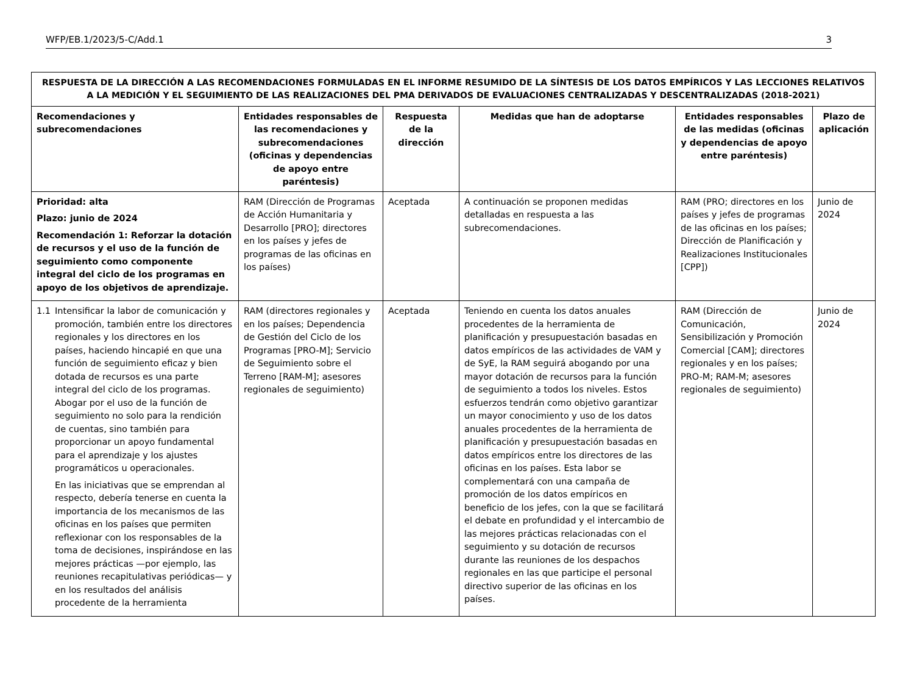WFP/EB.1/2023/5-C/Add.1 3
| RESPUESTA DE LA DIRECCIÓN A LAS RECOMENDACIONES FORMULADAS EN EL INFORME RESUMIDO DE LA SÍNTESIS DE LOS DATOS EMPÍRICOS Y LAS LECCIONES RELATIVOS A LA MEDICIÓN Y EL SEGUIMIENTO DE LAS REALIZACIONES DEL PMA DERIVADOS DE EVALUACIONES CENTRALIZADAS Y DESCENTRALIZADAS (2018-2021) | | | | | |
| Recomendaciones y subrecomendaciones | Entidades responsables de las recomendaciones y subrecomendaciones (oficinas y dependencias de apoyo entre paréntesis) | Respuesta de la dirección | Medidas que han de adoptarse | Entidades responsables de las medidas (oficinas y dependencias de apoyo entre paréntesis) | Plazo de aplicación |
| Prioridad: alta Plazo: junio de 2024 Recomendación 1: Reforzar la dotación de recursos y el uso de la función de seguimiento como componente integral del ciclo de los programas en apoyo de los objetivos de aprendizaje. | RAM (Dirección de Programas de Acción Humanitaria y Desarrollo [PRO]; directores en los países y jefes de programas de las oficinas en los países) | Aceptada | A continuación se proponen medidas detalladas en respuesta a las subrecomendaciones. | RAM (PRO; directores en los países y jefes de programas de las oficinas en los países; Dirección de Planificación y Realizaciones Institucionales [CPP]) | Junio de 2024 |
| 1.1 Intensificar la labor de comunicación y promoción, también entre los directores regionales y los directores en los países, haciendo hincapié en que una función de seguimiento eficaz y bien dotada de recursos es una parte integral del ciclo de los programas. Abogar por el uso de la función de seguimiento no solo para la rendición de cuentas, sino también para proporcionar un apoyo fundamental para el aprendizaje y los ajustes programáticos u operacionales. En las iniciativas que se emprendan al respecto, debería tenerse en cuenta la importancia de los mecanismos de las oficinas en los países que permiten reflexionar con los responsables de la toma de decisiones, inspirándose en las mejores prácticas —por ejemplo, las reuniones recapitulativas periódicas— y en los resultados del análisis procedente de la herramienta | RAM (directores regionales y en los países; Dependencia de Gestión del Ciclo de los Programas [PRO-M]; Servicio de Seguimiento sobre el Terreno [RAM-M]; asesores regionales de seguimiento) | Aceptada | Teniendo en cuenta los datos anuales procedentes de la herramienta de planificación y presupuestación basadas en datos empíricos de las actividades de VAM y de SyE, la RAM seguirá abogando por una mayor dotación de recursos para la función de seguimiento a todos los niveles. Estos esfuerzos tendrán como objetivo garantizar un mayor conocimiento y uso de los datos anuales procedentes de la herramienta de planificación y presupuestación basadas en datos empíricos entre los directores de las oficinas en los países. Esta labor se complementará con una campaña de promoción de los datos empíricos en beneficio de los jefes, con la que se facilitará el debate en profundidad y el intercambio de las mejores prácticas relacionadas con el seguimiento y su dotación de recursos durante las reuniones de los despachos regionales en las que participe el personal directivo superior de las oficinas en los países. | RAM (Dirección de Comunicación, Sensibilización y Promoción Comercial [CAM]; directores regionales y en los países; PRO-M; RAM-M; asesores regionales de seguimiento) | Junio de 2024 |